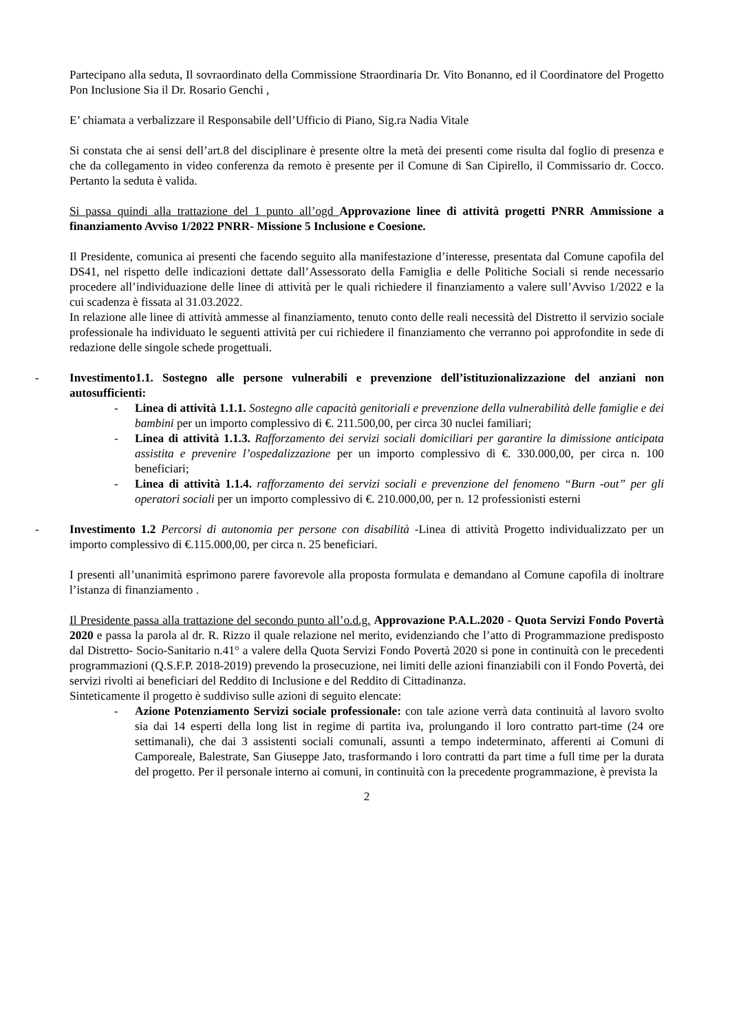Partecipano alla seduta, Il sovraordinato della Commissione Straordinaria Dr. Vito Bonanno, ed il Coordinatore del Progetto Pon Inclusione Sia il Dr. Rosario Genchi ,
E’ chiamata a verbalizzare il Responsabile dell’Ufficio di Piano, Sig.ra Nadia Vitale
Si constata che ai sensi dell’art.8 del disciplinare è presente oltre la metà dei presenti come risulta dal foglio di presenza e che da collegamento in video conferenza da remoto è presente per il Comune di San Cipirello, il Commissario dr. Cocco. Pertanto la seduta è valida.
Si passa quindi alla trattazione del 1 punto all’ogd Approvazione linee di attività progetti PNRR Ammissione a finanziamento Avviso 1/2022 PNRR- Missione 5 Inclusione e Coesione.
Il Presidente, comunica ai presenti che facendo seguito alla manifestazione d’interesse, presentata dal Comune capofila del DS41, nel rispetto delle indicazioni dettate dall’Assessorato della Famiglia e delle Politiche Sociali si rende necessario procedere all’individuazione delle linee di attività per le quali richiedere il finanziamento a valere sull’Avviso 1/2022 e la cui scadenza è fissata al 31.03.2022.
In relazione alle linee di attività ammesse al finanziamento, tenuto conto delle reali necessità del Distretto il servizio sociale professionale ha individuato le seguenti attività per cui richiedere il finanziamento che verranno poi approfondite in sede di redazione delle singole schede progettuali.
- Investimento1.1. Sostegno alle persone vulnerabili e prevenzione dell’istituzionalizzazione del anziani non autosufficienti:
- Linea di attività 1.1.1. Sostegno alle capacità genitoriali e prevenzione della vulnerabilità delle famiglie e dei bambini per un importo complessivo di €. 211.500,00, per circa 30 nuclei familiari;
- Linea di attività 1.1.3. Rafforzamento dei servizi sociali domiciliari per garantire la dimissione anticipata assistita e prevenire l’ospedalizzazione per un importo complessivo di €. 330.000,00, per circa n. 100 beneficiari;
- Linea di attività 1.1.4. rafforzamento dei servizi sociali e prevenzione del fenomeno “Burn -out” per gli operatori sociali per un importo complessivo di €. 210.000,00, per n. 12 professionisti esterni
- Investimento 1.2 Percorsi di autonomia per persone con disabilità -Linea di attività Progetto individualizzato per un importo complessivo di €.115.000,00, per circa n. 25 beneficiari.
I presenti all’unanimità esprimono parere favorevole alla proposta formulata e demandano al Comune capofila di inoltrare l’istanza di finanziamento .
Il Presidente passa alla trattazione del secondo punto all’o.d.g. Approvazione P.A.L.2020 - Quota Servizi Fondo Povertà 2020 e passa la parola al dr. R. Rizzo il quale relazione nel merito, evidenziando che l’atto di Programmazione predisposto dal Distretto- Socio-Sanitario n.41° a valere della Quota Servizi Fondo Povertà 2020 si pone in continuità con le precedenti programmazioni (Q.S.F.P. 2018-2019) prevendo la prosecuzione, nei limiti delle azioni finanziabili con il Fondo Povertà, dei servizi rivolti ai beneficiari del Reddito di Inclusione e del Reddito di Cittadinanza.
Sinteticamente il progetto è suddiviso sulle azioni di seguito elencate:
- Azione Potenziamento Servizi sociale professionale: con tale azione verrà data continuità al lavoro svolto sia dai 14 esperti della long list in regime di partita iva, prolungando il loro contratto part-time (24 ore settimanali), che dai 3 assistenti sociali comunali, assunti a tempo indeterminato, afferenti ai Comuni di Camporeale, Balestrate, San Giuseppe Jato, trasformando i loro contratti da part time a full time per la durata del progetto. Per il personale interno ai comuni, in continuità con la precedente programmazione, è prevista la
2